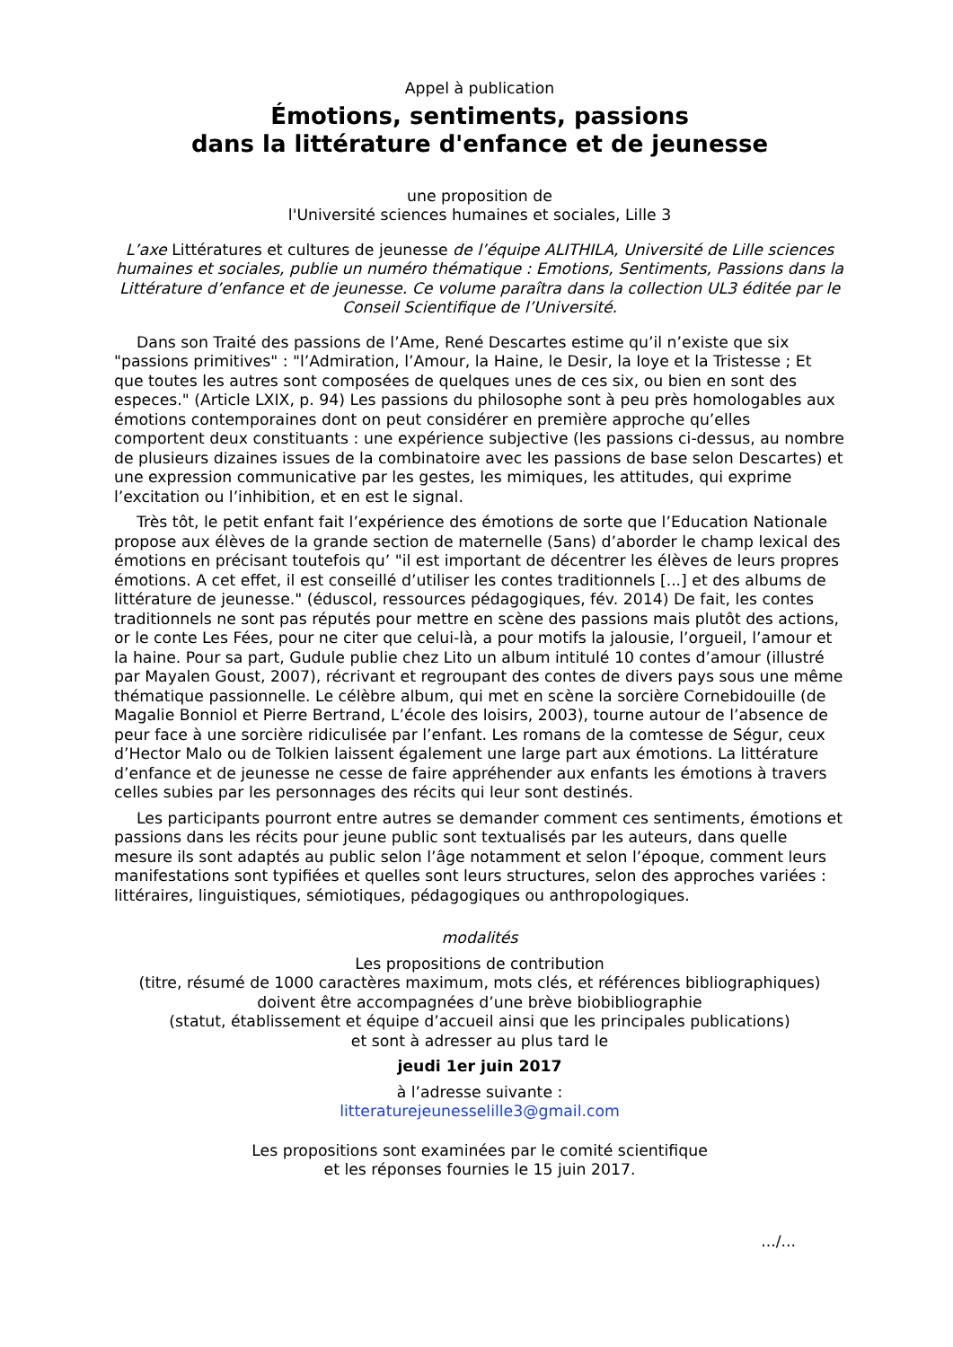Appel à publication
Émotions, sentiments, passions
dans la littérature d'enfance et de jeunesse
une proposition de
l'Université sciences humaines et sociales, Lille 3
L’axe Littératures et cultures de jeunesse de l’équipe ALITHILA, Université de Lille sciences humaines et sociales, publie un numéro thématique : Emotions, Sentiments, Passions dans la Littérature d’enfance et de jeunesse. Ce volume paraîtra dans la collection UL3 éditée par le Conseil Scientifique de l’Université.
Dans son Traité des passions de l’Ame, René Descartes estime qu’il n’existe que six "passions primitives" : "l’Admiration, l’Amour, la Haine, le Desir, la Ioye et la Tristesse ; Et que toutes les autres sont composées de quelques unes de ces six, ou bien en sont des especes." (Article LXIX, p. 94) Les passions du philosophe sont à peu près homologables aux émotions contemporaines dont on peut considérer en première approche qu’elles comportent deux constituants : une expérience subjective (les passions ci-dessus, au nombre de plusieurs dizaines issues de la combinatoire avec les passions de base selon Descartes) et une expression communicative par les gestes, les mimiques, les attitudes, qui exprime l’excitation ou l’inhibition, et en est le signal.
Très tôt, le petit enfant fait l’expérience des émotions de sorte que l’Education Nationale propose aux élèves de la grande section de maternelle (5ans) d’aborder le champ lexical des émotions en précisant toutefois qu’ "il est important de décentrer les élèves de leurs propres émotions. A cet effet, il est conseillé d’utiliser les contes traditionnels [...] et des albums de littérature de jeunesse." (éduscol, ressources pédagogiques, fév. 2014) De fait, les contes traditionnels ne sont pas réputés pour mettre en scène des passions mais plutôt des actions, or le conte Les Fées, pour ne citer que celui-là, a pour motifs la jalousie, l’orgueil, l’amour et la haine. Pour sa part, Gudule publie chez Lito un album intitulé 10 contes d’amour (illustré par Mayalen Goust, 2007), récrivant et regroupant des contes de divers pays sous une même thématique passionnelle. Le célèbre album, qui met en scène la sorcière Cornebidouille (de Magalie Bonniol et Pierre Bertrand, L’école des loisirs, 2003), tourne autour de l’absence de peur face à une sorcière ridiculisée par l’enfant. Les romans de la comtesse de Ségur, ceux d’Hector Malo ou de Tolkien laissent également une large part aux émotions. La littérature d’enfance et de jeunesse ne cesse de faire appréhender aux enfants les émotions à travers celles subies par les personnages des récits qui leur sont destinés.
Les participants pourront entre autres se demander comment ces sentiments, émotions et passions dans les récits pour jeune public sont textualisés par les auteurs, dans quelle mesure ils sont adaptés au public selon l’âge notamment et selon l’époque, comment leurs manifestations sont typifiées et quelles sont leurs structures, selon des approches variées : littéraires, linguistiques, sémiotiques, pédagogiques ou anthropologiques.
modalités
Les propositions de contribution
(titre, résumé de 1000 caractères maximum, mots clés, et références bibliographiques)
doivent être accompagnées d’une brève biobibliographie
(statut, établissement et équipe d’accueil ainsi que les principales publications)
et sont à adresser au plus tard le
jeudi 1er juin 2017
à l’adresse suivante :
litteraturejeunesselille3@gmail.com
Les propositions sont examinées par le comité scientifique
et les réponses fournies le 15 juin 2017.
.../...